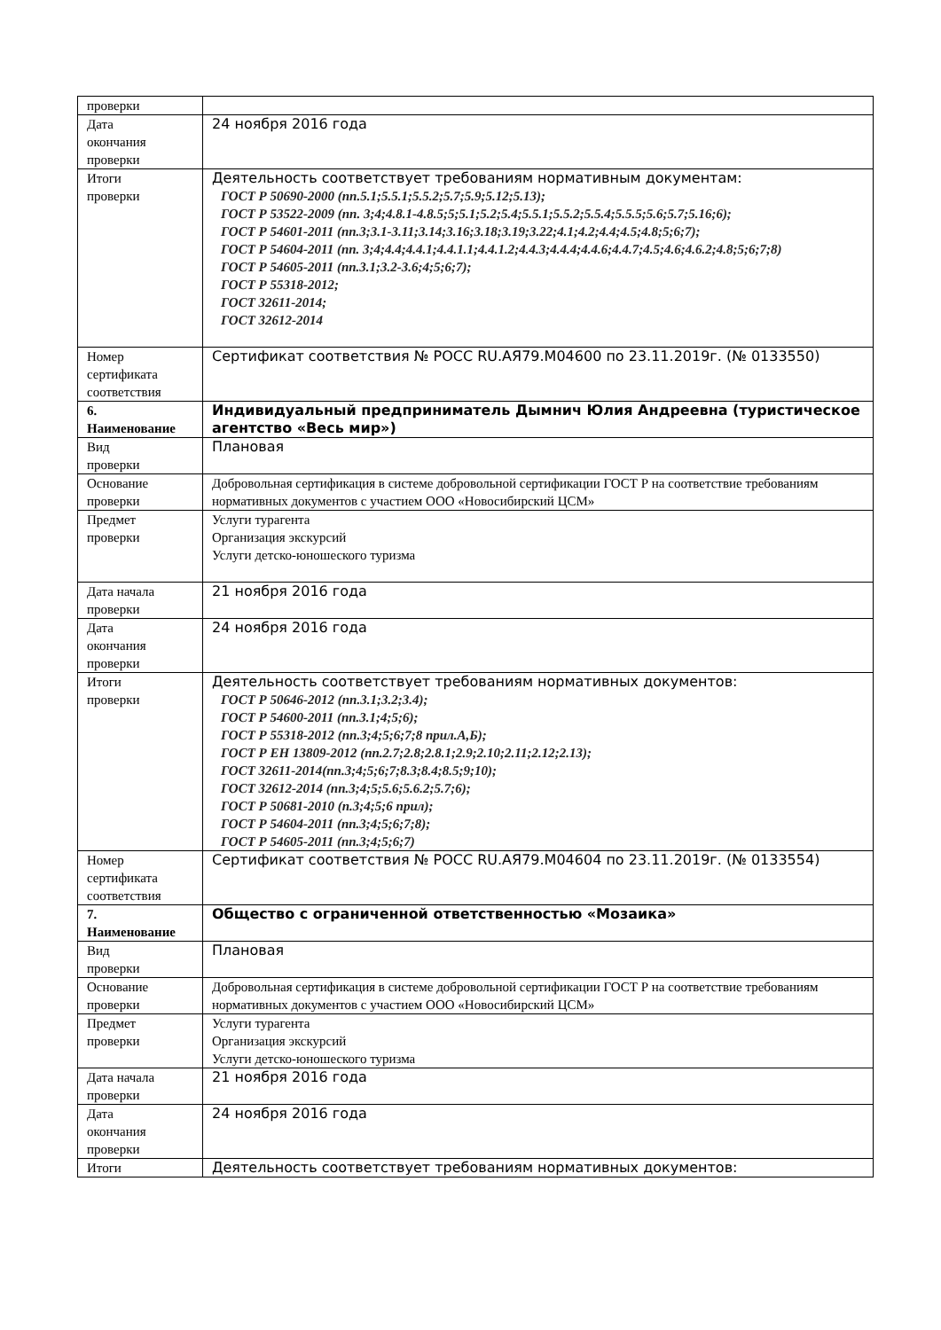| проверки | |
| Дата окончания проверки | 24 ноября 2016 года |
| Итоги проверки | Деятельность соответствует требованиям нормативным документам: ГОСТ Р 50690-2000 (пп.5.1;5.5.1;5.5.2;5.7;5.9;5.12;5.13); ГОСТ Р 53522-2009 (пп. 3;4;4.8.1-4.8.5;5;5.1;5.2;5.4;5.5.1;5.5.2;5.5.4;5.5.5;5.6;5.7;5.16;6); ГОСТ Р 54601-2011 (пп.3;3.1-3.11;3.14;3.16;3.18;3.19;3.22;4.1;4.2;4.4;4.5;4.8;5;6;7); ГОСТ Р 54604-2011 (пп. 3;4;4.4;4.4.1;4.4.1.1;4.4.1.2;4.4.3;4.4.4;4.4.6;4.4.7;4.5;4.6;4.6.2;4.8;5;6;7;8) ГОСТ Р 54605-2011 (пп.3.1;3.2-3.6;4;5;6;7); ГОСТ Р 55318-2012; ГОСТ 32611-2014; ГОСТ 32612-2014 |
| Номер сертификата соответствия | Сертификат соответствия № РОСС RU.АЯ79.М04600 по 23.11.2019г. (№ 0133550) |
| 6. Наименование | Индивидуальный предприниматель Дымнич Юлия Андреевна (туристическое агентство «Весь мир») |
| Вид проверки | Плановая |
| Основание проверки | Добровольная сертификация в системе добровольной сертификации ГОСТ Р на соответствие требованиям нормативных документов с участием ООО «Новосибирский ЦСМ» |
| Предмет проверки | Услуги турагента Организация экскурсий Услуги детско-юношеского туризма |
| Дата начала проверки | 21 ноября 2016 года |
| Дата окончания проверки | 24 ноября 2016 года |
| Итоги проверки | Деятельность соответствует требованиям нормативных документов: ГОСТ Р 50646-2012 (пп.3.1;3.2;3.4); ГОСТ Р 54600-2011 (пп.3.1;4;5;6); ГОСТ Р 55318-2012 (пп.3;4;5;6;7;8 прил.А,Б); ГОСТ Р ЕН 13809-2012 (пп.2.7;2.8;2.8.1;2.9;2.10;2.11;2.12;2.13); ГОСТ 32611-2014(пп.3;4;5;6;7;8.3;8.4;8.5;9;10); ГОСТ 32612-2014 (пп.3;4;5;5.6;5.6.2;5.7;6); ГОСТ Р 50681-2010 (п.3;4;5;6 прил); ГОСТ Р 54604-2011 (пп.3;4;5;6;7;8); ГОСТ Р 54605-2011 (пп.3;4;5;6;7) |
| Номер сертификата соответствия | Сертификат соответствия № РОСС RU.АЯ79.М04604 по 23.11.2019г. (№ 0133554) |
| 7. Наименование | Общество с ограниченной ответственностью «Мозаика» |
| Вид проверки | Плановая |
| Основание проверки | Добровольная сертификация в системе добровольной сертификации ГОСТ Р на соответствие требованиям нормативных документов с участием ООО «Новосибирский ЦСМ» |
| Предмет проверки | Услуги турагента Организация экскурсий Услуги детско-юношеского туризма |
| Дата начала проверки | 21 ноября 2016 года |
| Дата окончания проверки | 24 ноября 2016 года |
| Итоги | Деятельность соответствует требованиям нормативных документов: |